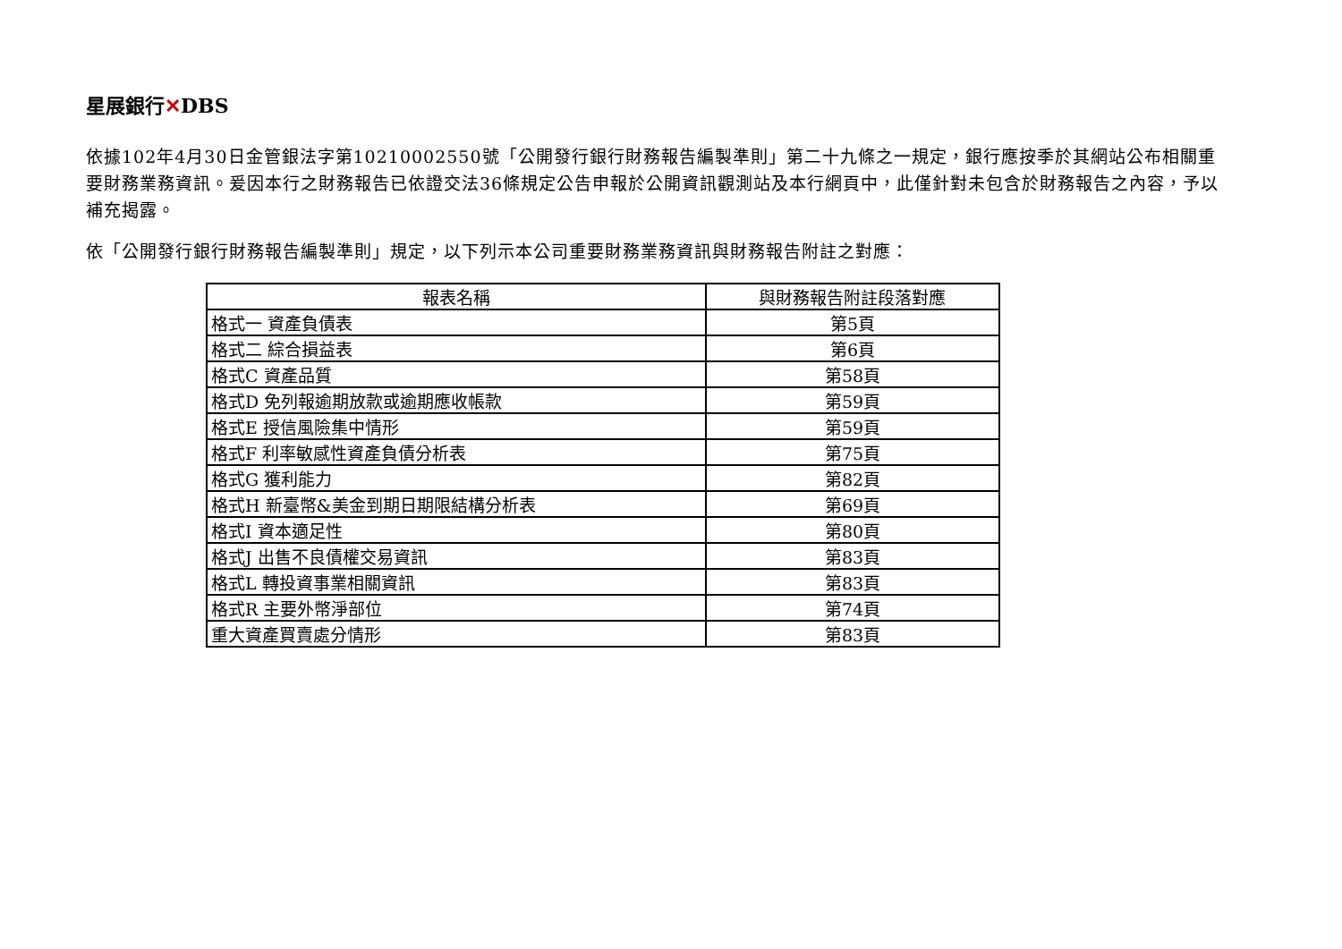星展銀行✕DBS
依據102年4月30日金管銀法字第10210002550號「公開發行銀行財務報告編製準則」第二十九條之一規定，銀行應按季於其網站公布相關重要財務業務資訊。爰因本行之財務報告已依證交法36條規定公告申報於公開資訊觀測站及本行網頁中，此僅針對未包含於財務報告之內容，予以補充揭露。
依「公開發行銀行財務報告編製準則」規定，以下列示本公司重要財務業務資訊與財務報告附註之對應：
| 報表名稱 | 與財務報告附註段落對應 |
| --- | --- |
| 格式一 資產負債表 | 第5頁 |
| 格式二 綜合損益表 | 第6頁 |
| 格式C 資產品質 | 第58頁 |
| 格式D 免列報逾期放款或逾期應收帳款 | 第59頁 |
| 格式E 授信風險集中情形 | 第59頁 |
| 格式F 利率敏感性資產負債分析表 | 第75頁 |
| 格式G 獲利能力 | 第82頁 |
| 格式H 新臺幣&美金到期日期限結構分析表 | 第69頁 |
| 格式I 資本適足性 | 第80頁 |
| 格式J 出售不良債權交易資訊 | 第83頁 |
| 格式L 轉投資事業相關資訊 | 第83頁 |
| 格式R 主要外幣淨部位 | 第74頁 |
| 重大資產買賣處分情形 | 第83頁 |